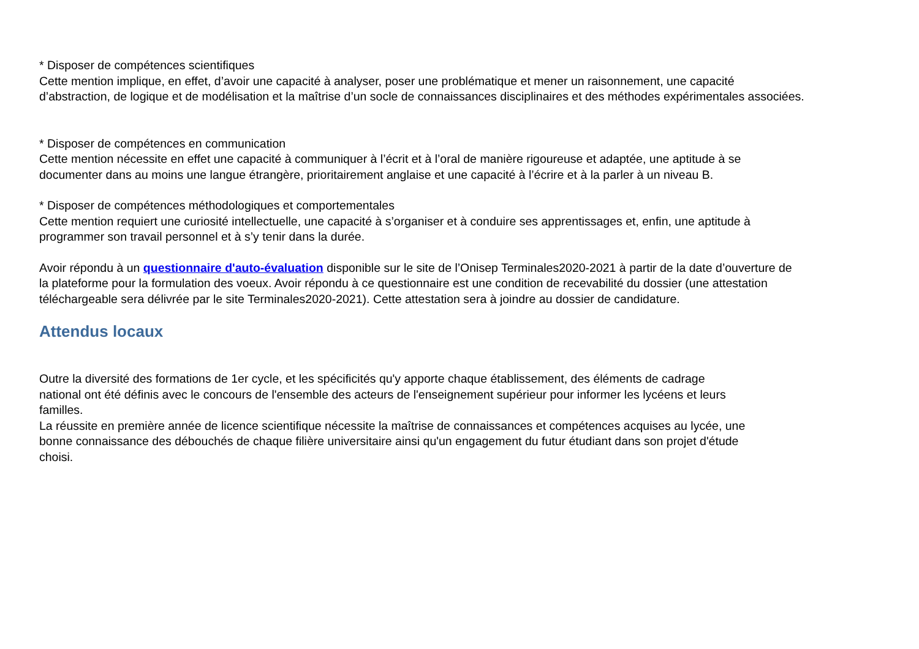* Disposer de compétences scientifiques
Cette mention implique, en effet, d’avoir une capacité à analyser, poser une problématique et mener un raisonnement, une capacité
d’abstraction, de logique et de modélisation et la maîtrise d’un socle de connaissances disciplinaires et des méthodes expérimentales associées.
* Disposer de compétences en communication
Cette mention nécessite en effet une capacité à communiquer à l’écrit et à l’oral de manière rigoureuse et adaptée, une aptitude à se
documenter dans au moins une langue étrangère, prioritairement anglaise et une capacité à l’écrire et à la parler à un niveau B.
* Disposer de compétences méthodologiques et comportementales
Cette mention requiert une curiosité intellectuelle, une capacité à s’organiser et à conduire ses apprentissages et, enfin, une aptitude à
programmer son travail personnel et à s’y tenir dans la durée.
Avoir répondu à un questionnaire d'auto-évaluation disponible sur le site de l’Onisep Terminales2020-2021 à partir de la date d’ouverture de
la plateforme pour la formulation des voeux. Avoir répondu à ce questionnaire est une condition de recevabilité du dossier (une attestation
téléchargeable sera délivrée par le site Terminales2020-2021). Cette attestation sera à joindre au dossier de candidature.
Attendus locaux
Outre la diversité des formations de 1er cycle, et les spécificités qu'y apporte chaque établissement, des éléments de cadrage
national ont été définis avec le concours de l'ensemble des acteurs de l'enseignement supérieur pour informer les lycéens et leurs
familles.
La réussite en première année de licence scientifique nécessite la maîtrise de connaissances et compétences acquises au lycée, une
bonne connaissance des débouchés de chaque filière universitaire ainsi qu'un engagement du futur étudiant dans son projet d'étude
choisi.